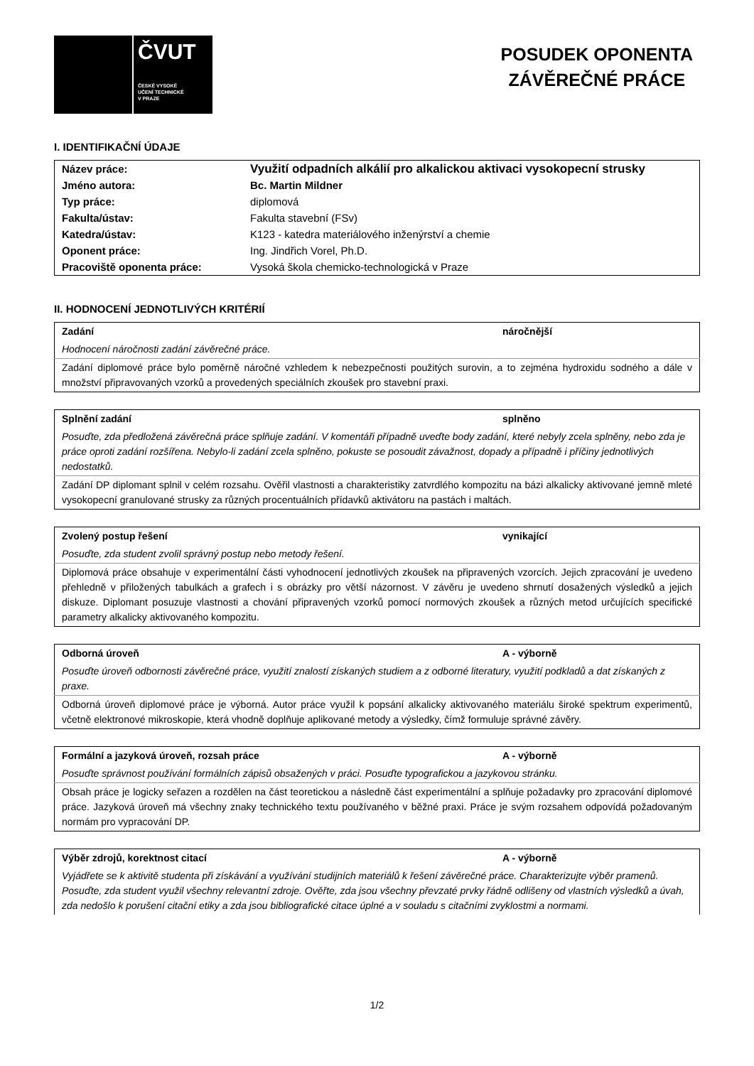ČVUT
ČESKÉ VYSOKÉ
UČENÍ TECHNICKÉ
V PRAZE
POSUDEK OPONENTA
ZÁVĚREČNÉ PRÁCE
I. IDENTIFIKAČNÍ ÚDAJE
| Název práce: | Využití odpadních alkálií pro alkalickou aktivaci vysokopecní strusky |
| Jméno autora: | Bc. Martin Mildner |
| Typ práce: | diplomová |
| Fakulta/ústav: | Fakulta stavební (FSv) |
| Katedra/ústav: | K123 - katedra materiálového inženýrství a chemie |
| Oponent práce: | Ing. Jindřich Vorel, Ph.D. |
| Pracoviště oponenta práce: | Vysoká škola chemicko-technologická v Praze |
II. HODNOCENÍ JEDNOTLIVÝCH KRITÉRIÍ
| Zadání | náročnější |
| Hodnocení náročnosti zadání závěrečné práce. | |
| Zadání diplomové práce bylo poměrně náročné vzhledem k nebezpečnosti použitých surovin, a to zejména hydroxidu sodného a dále v množství připravovaných vzorků a provedených speciálních zkoušek pro stavební praxi. | |
| Splnění zadání | splněno |
| Posuďte, zda předložená závěrečná práce splňuje zadání. V komentáři případně uveďte body zadání, které nebyly zcela splněny, nebo zda je práce oproti zadání rozšířena. Nebylo-li zadání zcela splněno, pokuste se posoudit závažnost, dopady a případně i příčiny jednotlivých nedostatků. | |
| Zadání DP diplomant splnil v celém rozsahu. Ověřil vlastnosti a charakteristiky zatvrdlého kompozitu na bázi alkalicky aktivované jemně mleté vysokopecní granulované strusky za různých procentuálních přídavků aktivátoru na pastách i maltách. | |
| Zvolený postup řešení | vynikající |
| Posuďte, zda student zvolil správný postup nebo metody řešení. | |
| Diplomová práce obsahuje v experimentální části vyhodnocení jednotlivých zkoušek na připravených vzorcích. Jejich zpracování je uvedeno přehledně v přiložených tabulkách a grafech i s obrázky pro větší názornost. V závěru je uvedeno shrnutí dosažených výsledků a jejich diskuze. Diplomant posuzuje vlastnosti a chování připravených vzorků pomocí normových zkoušek a různých metod určujících specifické parametry alkalicky aktivovaného kompozitu. | |
| Odborná úroveň | A - výborně |
| Posuďte úroveň odbornosti závěrečné práce, využití znalostí získaných studiem a z odborné literatury, využití podkladů a dat získaných z praxe. | |
| Odborná úroveň diplomové práce je výborná. Autor práce využil k popsání alkalicky aktivovaného materiálu široké spektrum experimentů, včetně elektronové mikroskopie, která vhodně doplňuje aplikované metody a výsledky, čímž formuluje správné závěry. | |
| Formální a jazyková úroveň, rozsah práce | A - výborně |
| Posuďte správnost používání formálních zápisů obsažených v práci. Posuďte typografickou a jazykovou stránku. | |
| Obsah práce je logicky seřazen a rozdělen na část teoretickou a následně část experimentální a splňuje požadavky pro zpracování diplomové práce. Jazyková úroveň má všechny znaky technického textu používaného v běžné praxi. Práce je svým rozsahem odpovídá požadovaným normám pro vypracování DP. | |
| Výběr zdrojů, korektnost citací | A - výborně |
| Vyjádřete se k aktivitě studenta při získávání a využívání studijních materiálů k řešení závěrečné práce. Charakterizujte výběr pramenů. Posuďte, zda student využil všechny relevantní zdroje. Ověřte, zda jsou všechny převzaté prvky řádně odlišeny od vlastních výsledků a úvah, zda nedošlo k porušení citační etiky a zda jsou bibliografické citace úplné a v souladu s citačními zvyklostmi a normami. | |
1/2